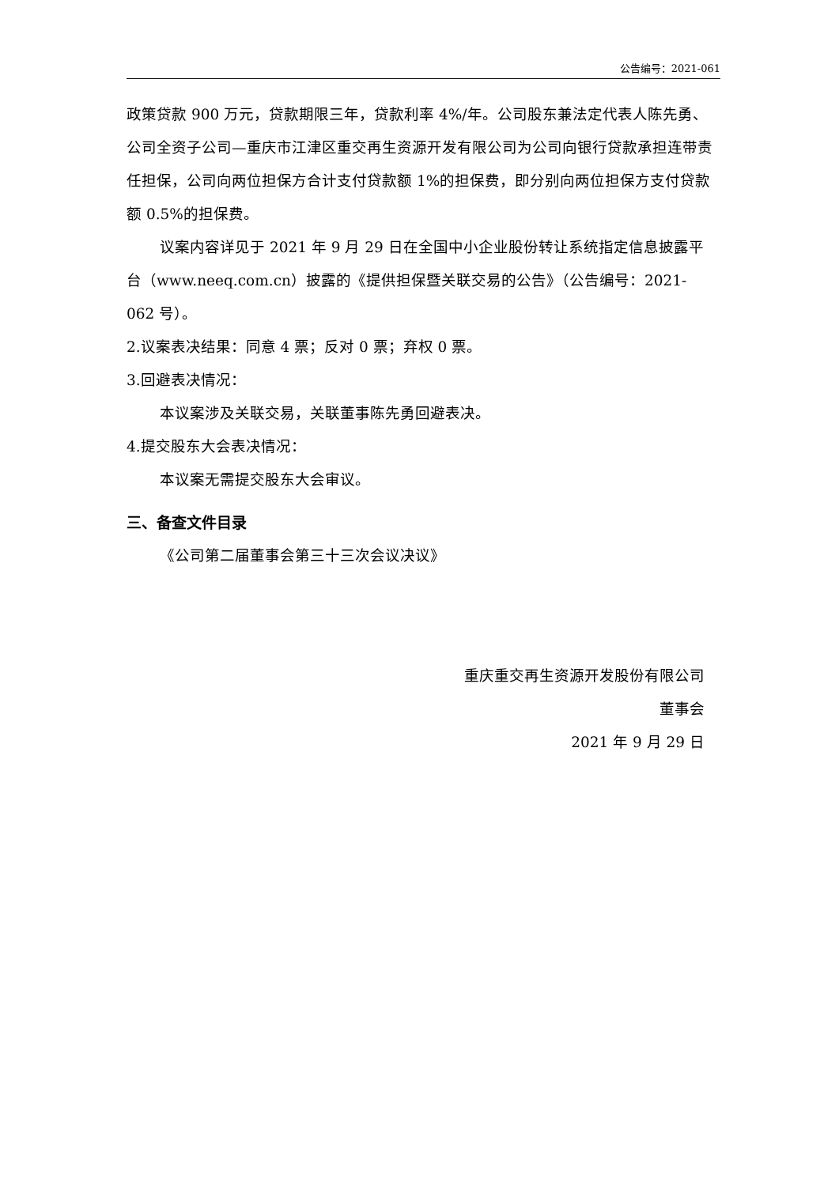公告编号：2021-061
政策贷款 900 万元，贷款期限三年，贷款利率 4%/年。公司股东兼法定代表人陈先勇、公司全资子公司—重庆市江津区重交再生资源开发有限公司为公司向银行贷款承担连带责任担保，公司向两位担保方合计支付贷款额 1%的担保费，即分别向两位担保方支付贷款额 0.5%的担保费。
议案内容详见于 2021 年 9 月 29 日在全国中小企业股份转让系统指定信息披露平台（www.neeq.com.cn）披露的《提供担保暨关联交易的公告》（公告编号：2021-062 号）。
2.议案表决结果：同意 4 票；反对 0 票；弃权 0 票。
3.回避表决情况：
本议案涉及关联交易，关联董事陈先勇回避表决。
4.提交股东大会表决情况：
本议案无需提交股东大会审议。
三、备查文件目录
《公司第二届董事会第三十三次会议决议》
重庆重交再生资源开发股份有限公司
董事会
2021 年 9 月 29 日